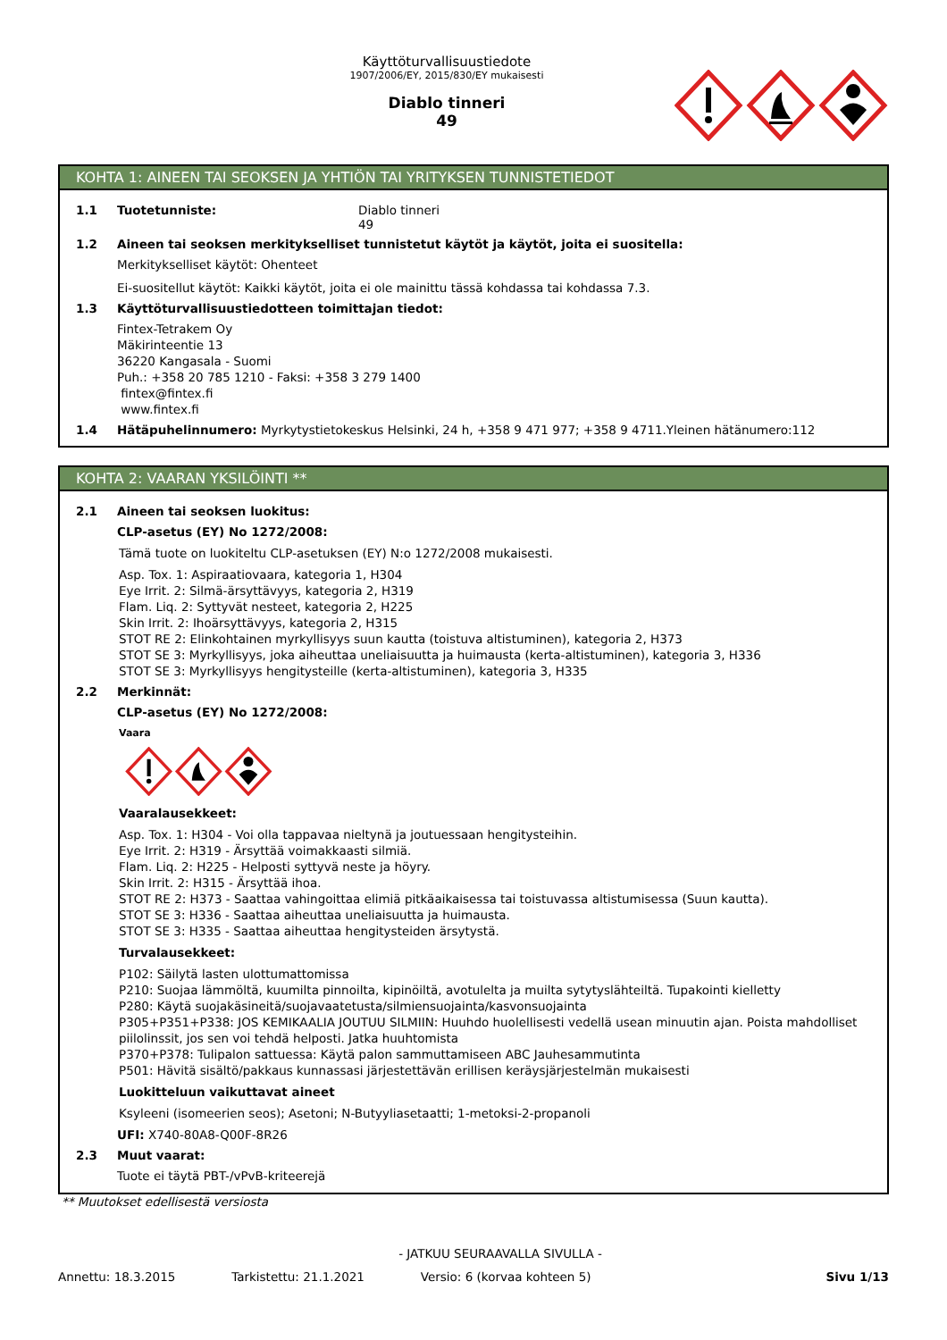Käyttöturvallisuustiedote
1907/2006/EY, 2015/830/EY mukaisesti
Diablo tinneri
49
KOHTA 1: AINEEN TAI SEOKSEN JA YHTIÖN TAI YRITYKSEN TUNNISTETIEDOT
1.1 Tuotetunniste: Diablo tinneri
49
1.2 Aineen tai seoksen merkitykselliset tunnistetut käytöt ja käytöt, joita ei suositella:
Merkitykselliset käytöt: Ohenteet
Ei-suositellut käytöt: Kaikki käytöt, joita ei ole mainittu tässä kohdassa tai kohdassa 7.3.
1.3 Käyttöturvallisuustiedotteen toimittajan tiedot:
Fintex-Tetrakem Oy
Mäkirinteentie 13
36220 Kangasala - Suomi
Puh.: +358 20 785 1210 - Faksi: +358 3 279 1400
fintex@fintex.fi
www.fintex.fi
1.4 Hätäpuhelinnumero: Myrkytystietokeskus Helsinki, 24 h, +358 9 471 977; +358 9 4711.Yleinen hätänumero:112
KOHTA 2: VAARAN YKSILÖINTI **
2.1 Aineen tai seoksen luokitus:
CLP-asetus (EY) No 1272/2008:
Tämä tuote on luokiteltu CLP-asetuksen (EY) N:o 1272/2008 mukaisesti.
Asp. Tox. 1: Aspiraatiovaara, kategoria 1, H304
Eye Irrit. 2: Silmä-ärsyttävyys, kategoria 2, H319
Flam. Liq. 2: Syttyvät nesteet, kategoria 2, H225
Skin Irrit. 2: Ihoärsyttävyys, kategoria 2, H315
STOT RE 2: Elinkohtainen myrkyllisyys suun kautta (toistuva altistuminen), kategoria 2, H373
STOT SE 3: Myrkyllisyys, joka aiheuttaa uneliaisuutta ja huimausta (kerta-altistuminen), kategoria 3, H336
STOT SE 3: Myrkyllisyys hengitysteille (kerta-altistuminen), kategoria 3, H335
2.2 Merkinnät:
CLP-asetus (EY) No 1272/2008:
Vaara
Vaaralausekkeet:
Asp. Tox. 1: H304 - Voi olla tappavaa nieltynä ja joutuessaan hengitysteihin.
Eye Irrit. 2: H319 - Ärsyttää voimakkaasti silmiä.
Flam. Liq. 2: H225 - Helposti syttyvä neste ja höyry.
Skin Irrit. 2: H315 - Ärsyttää ihoa.
STOT RE 2: H373 - Saattaa vahingoittaa elimiä pitkäaikaisessa tai toistuvassa altistumisessa (Suun kautta).
STOT SE 3: H336 - Saattaa aiheuttaa uneliaisuutta ja huimausta.
STOT SE 3: H335 - Saattaa aiheuttaa hengitysteiden ärsytystä.
Turvalausekkeet:
P102: Säilytä lasten ulottumattomissa
P210: Suojaa lämmöltä, kuumilta pinnoilta, kipinöiltä, avotulelta ja muilta sytytyslähteiltä. Tupakointi kielletty
P280: Käytä suojakäsineitä/suojavaatetusta/silmiensuojainta/kasvonsuojainta
P305+P351+P338: JOS KEMIKAALIA JOUTUU SILMIIN: Huuhdo huolellisesti vedellä usean minuutin ajan. Poista mahdolliset piilolinssit, jos sen voi tehdä helposti. Jatka huuhtomista
P370+P378: Tulipalon sattuessa: Käytä palon sammuttamiseen ABC Jauhesammutinta
P501: Hävitä sisältö/pakkaus kunnassasi järjestettävän erillisen keräysjärjestelmän mukaisesti
Luokitteluun vaikuttavat aineet
Ksyleeni (isomeerien seos); Asetoni; N-Butyyliasetaatti; 1-metoksi-2-propanoli
UFI: X740-80A8-Q00F-8R26
2.3 Muut vaarat:
Tuote ei täytä PBT-/vPvB-kriteerejä
** Muutokset edellisestä versiosta
- JATKUU SEURAAVALLA SIVULLA -
Annettu: 18.3.2015 Tarkistettu: 21.1.2021 Versio: 6 (korvaa kohteen 5) Sivu 1/13